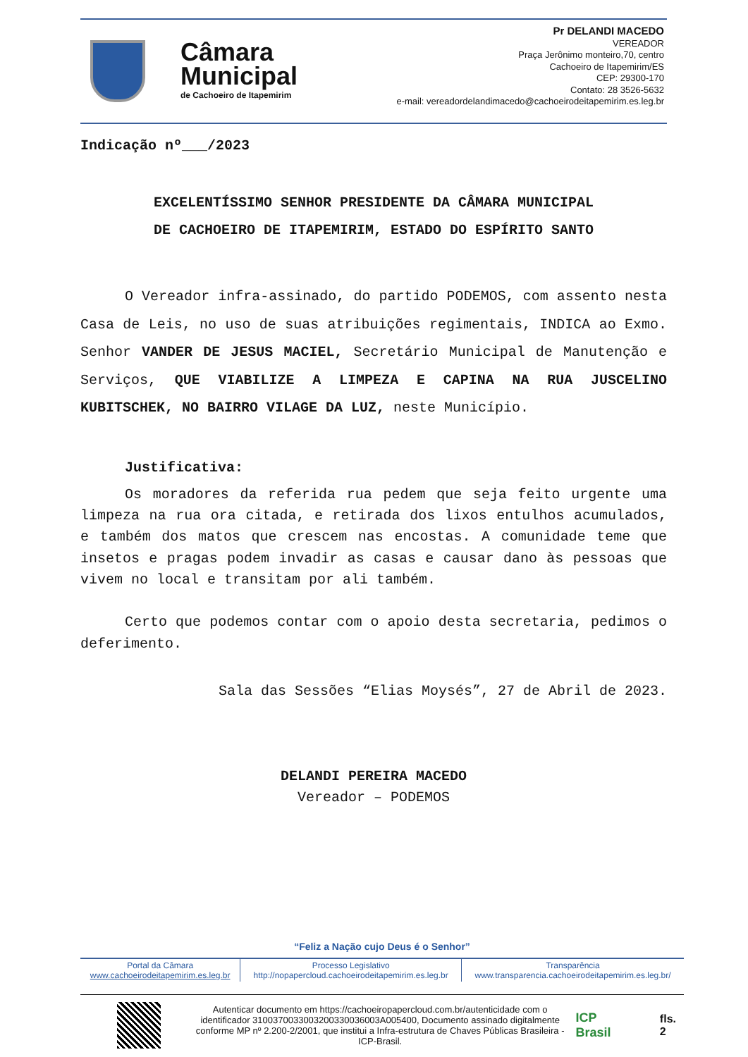Câmara
Municipal
de Cachoeiro de Itapemirim
Pr DELANDI MACEDO
VEREADOR
Praça Jerônimo monteiro,70, centro
Cachoeiro de Itapemirim/ES
CEP: 29300-170
Contato: 28 3526-5632
e-mail: vereadordelandimacedo@cachoeirodeitapemirim.es.leg.br
Indicação nº___/2023
EXCELENTÍSSIMO SENHOR PRESIDENTE DA CÂMARA MUNICIPAL
DE CACHOEIRO DE ITAPEMIRIM, ESTADO DO ESPÍRITO SANTO
O Vereador infra-assinado, do partido PODEMOS, com assento nesta Casa de Leis, no uso de suas atribuições regimentais, INDICA ao Exmo. Senhor VANDER DE JESUS MACIEL, Secretário Municipal de Manutenção e Serviços, QUE VIABILIZE A LIMPEZA E CAPINA NA RUA JUSCELINO KUBITSCHEK, NO BAIRRO VILAGE DA LUZ, neste Município.
Justificativa:
Os moradores da referida rua pedem que seja feito urgente uma limpeza na rua ora citada, e retirada dos lixos entulhos acumulados, e também dos matos que crescem nas encostas. A comunidade teme que insetos e pragas podem invadir as casas e causar dano às pessoas que vivem no local e transitam por ali também.
Certo que podemos contar com o apoio desta secretaria, pedimos o deferimento.
Sala das Sessões “Elias Moysés”, 27 de Abril de 2023.
DELANDI PEREIRA MACEDO
Vereador – PODEMOS
“Feliz a Nação cujo Deus é o Senhor”
| Portal da Câmara www.cachoeirodeitapemirim.es.leg.br | Processo Legislativo http://nopapercloud.cachoeirodeitapemirim.es.leg.br | Transparência www.transparencia.cachoeirodeitapemirim.es.leg.br/ |
Autenticar documento em https://cachoeiropapercloud.com.br/autenticidade com o identificador 3100370033003200330036003A005400, Documento assinado digitalmente conforme MP nº 2.200-2/2001, que institui a Infra-estrutura de Chaves Públicas Brasileira - ICP-Brasil.
ICP Brasil fls. 2